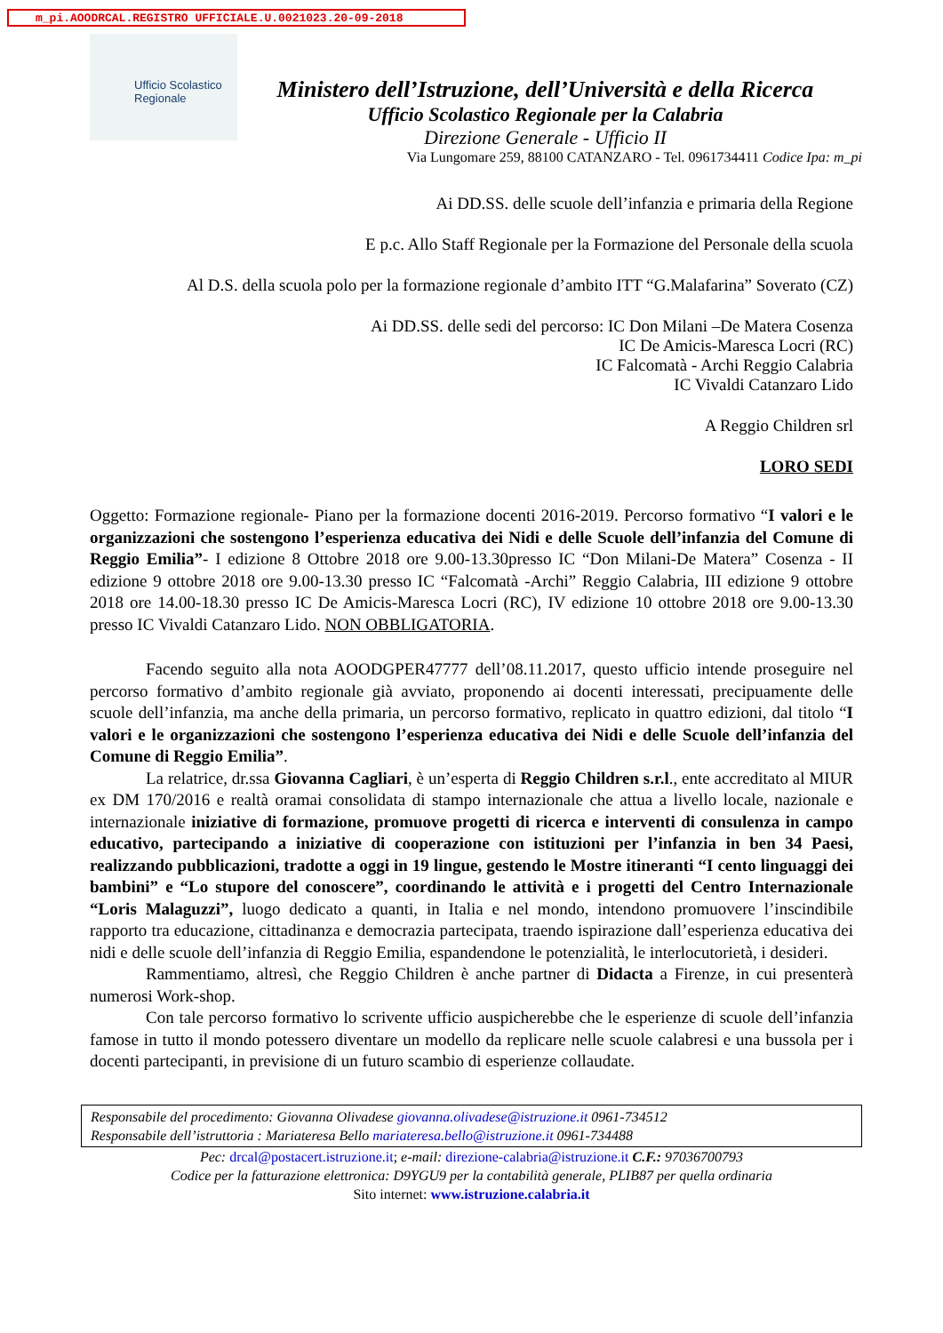m_pi.AOODRCAL.REGISTRO UFFICIALE.U.0021023.20-09-2018
Ufficio Scolastico Regionale
Ministero dell’Istruzione, dell’Università e della Ricerca
Ufficio Scolastico Regionale per la Calabria
Direzione Generale - Ufficio II
Via Lungomare 259, 88100 CATANZARO - Tel. 0961734411 Codice Ipa: m_pi
Ai DD.SS. delle scuole dell’infanzia e primaria della Regione
E p.c. Allo Staff Regionale per la Formazione del Personale della scuola
Al D.S. della scuola polo per la formazione regionale d’ambito ITT “G.Malafarina” Soverato (CZ)
Ai DD.SS. delle sedi del percorso: IC Don Milani –De Matera Cosenza
IC De Amicis-Maresca Locri (RC)
IC Falcomatà - Archi Reggio Calabria
IC Vivaldi Catanzaro Lido
A Reggio Children srl
LORO SEDI
Oggetto: Formazione regionale- Piano per la formazione docenti 2016-2019. Percorso formativo “I valori e le organizzazioni che sostengono l’esperienza educativa dei Nidi e delle Scuole dell’infanzia del Comune di Reggio Emilia”- I edizione 8 Ottobre 2018 ore 9.00-13.30presso IC “Don Milani-De Matera” Cosenza - II edizione 9 ottobre 2018 ore 9.00-13.30 presso IC “Falcomatà -Archi” Reggio Calabria, III edizione 9 ottobre 2018 ore 14.00-18.30 presso IC De Amicis-Maresca Locri (RC), IV edizione 10 ottobre 2018 ore 9.00-13.30 presso IC Vivaldi Catanzaro Lido. NON OBBLIGATORIA.
Facendo seguito alla nota AOODGPER47777 dell’08.11.2017, questo ufficio intende proseguire nel percorso formativo d’ambito regionale già avviato, proponendo ai docenti interessati, precipuamente delle scuole dell’infanzia, ma anche della primaria, un percorso formativo, replicato in quattro edizioni, dal titolo “I valori e le organizzazioni che sostengono l’esperienza educativa dei Nidi e delle Scuole dell’infanzia del Comune di Reggio Emilia”.
La relatrice, dr.ssa Giovanna Cagliari, è un’esperta di Reggio Children s.r.l., ente accreditato al MIUR ex DM 170/2016 e realtà oramai consolidata di stampo internazionale che attua a livello locale, nazionale e internazionale iniziative di formazione, promuove progetti di ricerca e interventi di consulenza in campo educativo, partecipando a iniziative di cooperazione con istituzioni per l’infanzia in ben 34 Paesi, realizzando pubblicazioni, tradotte a oggi in 19 lingue, gestendo le Mostre itineranti “I cento linguaggi dei bambini” e “Lo stupore del conoscere”, coordinando le attività e i progetti del Centro Internazionale “Loris Malaguzzi”, luogo dedicato a quanti, in Italia e nel mondo, intendono promuovere l’inscindibile rapporto tra educazione, cittadinanza e democrazia partecipata, traendo ispirazione dall’esperienza educativa dei nidi e delle scuole dell’infanzia di Reggio Emilia, espandendone le potenzialità, le interlocutorietà, i desideri.
Rammentiamo, altresì, che Reggio Children è anche partner di Didacta a Firenze, in cui presenterà numerosi Work-shop.
Con tale percorso formativo lo scrivente ufficio auspicherebbe che le esperienze di scuole dell’infanzia famose in tutto il mondo potessero diventare un modello da replicare nelle scuole calabresi e una bussola per i docenti partecipanti, in previsione di un futuro scambio di esperienze collaudate.
Responsabile del procedimento: Giovanna Olivadese giovanna.olivadese@istruzione.it 0961-734512
Responsabile dell’istruttoria : Mariateresa Bello mariateresa.bello@istruzione.it 0961-734488
Pec: drcal@postacert.istruzione.it; e-mail: direzione-calabria@istruzione.it C.F.: 97036700793
Codice per la fatturazione elettronica: D9YGU9 per la contabilità generale, PLIB87 per quella ordinaria
Sito internet: www.istruzione.calabria.it